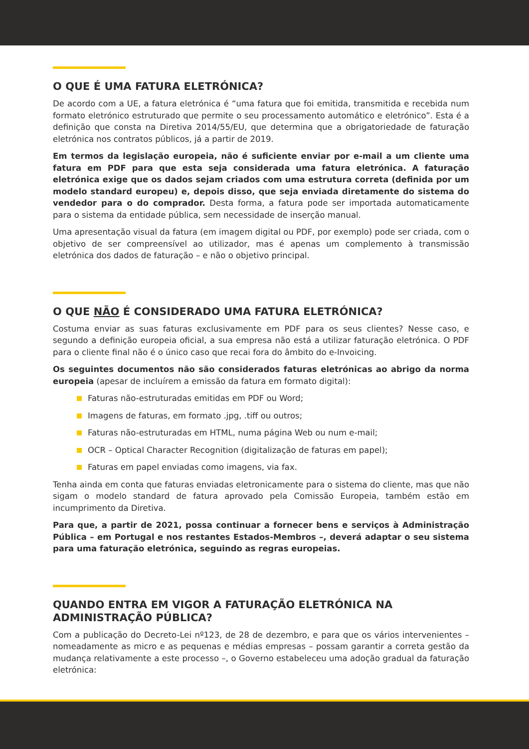O QUE É UMA FATURA ELETRÓNICA?
De acordo com a UE, a fatura eletrónica é “uma fatura que foi emitida, transmitida e recebida num formato eletrónico estruturado que permite o seu processamento automático e eletrónico”. Esta é a definição que consta na Diretiva 2014/55/EU, que determina que a obrigatoriedade de faturação eletrónica nos contratos públicos, já a partir de 2019.
Em termos da legislação europeia, não é suficiente enviar por e-mail a um cliente uma fatura em PDF para que esta seja considerada uma fatura eletrónica. A faturação eletrónica exige que os dados sejam criados com uma estrutura correta (definida por um modelo standard europeu) e, depois disso, que seja enviada diretamente do sistema do vendedor para o do comprador. Desta forma, a fatura pode ser importada automaticamente para o sistema da entidade pública, sem necessidade de inserção manual.
Uma apresentação visual da fatura (em imagem digital ou PDF, por exemplo) pode ser criada, com o objetivo de ser compreensível ao utilizador, mas é apenas um complemento à transmissão eletrónica dos dados de faturação – e não o objetivo principal.
O QUE NÃO É CONSIDERADO UMA FATURA ELETRÓNICA?
Costuma enviar as suas faturas exclusivamente em PDF para os seus clientes? Nesse caso, e segundo a definição europeia oficial, a sua empresa não está a utilizar faturação eletrónica. O PDF para o cliente final não é o único caso que recai fora do âmbito do e-Invoicing.
Os seguintes documentos não são considerados faturas eletrónicas ao abrigo da norma europeia (apesar de incluírem a emissão da fatura em formato digital):
Faturas não-estruturadas emitidas em PDF ou Word;
Imagens de faturas, em formato .jpg, .tiff ou outros;
Faturas não-estruturadas em HTML, numa página Web ou num e-mail;
OCR – Optical Character Recognition (digitalização de faturas em papel);
Faturas em papel enviadas como imagens, via fax.
Tenha ainda em conta que faturas enviadas eletronicamente para o sistema do cliente, mas que não sigam o modelo standard de fatura aprovado pela Comissão Europeia, também estão em incumprimento da Diretiva.
Para que, a partir de 2021, possa continuar a fornecer bens e serviços à Administração Pública – em Portugal e nos restantes Estados-Membros –, deverá adaptar o seu sistema para uma faturação eletrónica, seguindo as regras europeias.
QUANDO ENTRA EM VIGOR A FATURAÇÃO ELETRÓNICA NA ADMINISTRAÇÃO PÚBLICA?
Com a publicação do Decreto-Lei nº123, de 28 de dezembro, e para que os vários intervenientes – nomeadamente as micro e as pequenas e médias empresas – possam garantir a correta gestão da mudança relativamente a este processo –, o Governo estabeleceu uma adoção gradual da faturação eletrónica: